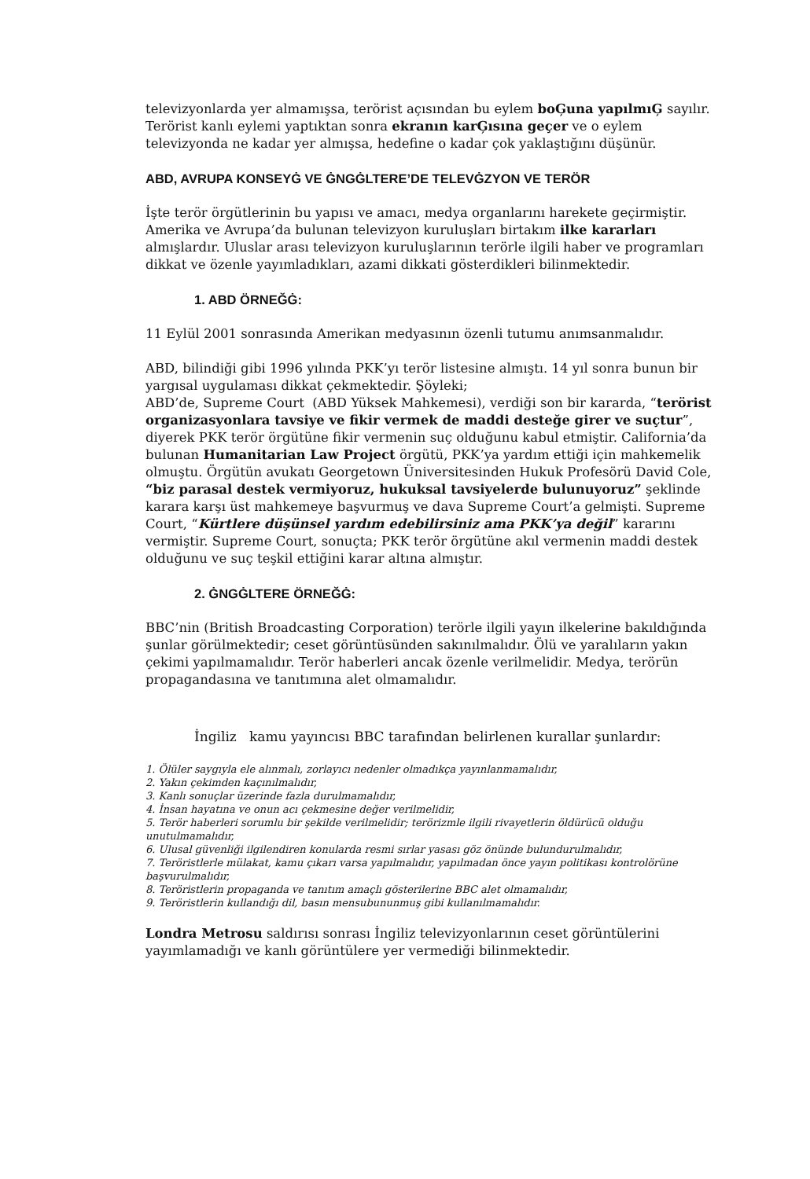televizyonlarda yer almamışsa, terörist açısından bu eylem boĢuna yapılmıĢ sayılır. Terörist kanlı eylemi yaptıktan sonra ekranın karĢısına geçer ve o eylem televizyonda ne kadar yer almışsa, hedefine o kadar çok yaklaştığını düşünür.
ABD, AVRUPA KONSEYĠ VE ĠNGĠLTERE’DE TELEVĠZYON VE TERÖR
İşte terör örgütlerinin bu yapısı ve amacı, medya organlarını harekete geçirmiştir. Amerika ve Avrupa’da bulunan televizyon kuruluşları birtakım ilke kararları almışlardır. Uluslar arası televizyon kuruluşlarının terörle ilgili haber ve programları dikkat ve özenle yayımladıkları, azami dikkati gösterdikleri bilinmektedir.
1. ABD ÖRNEĞĠ:
11 Eylül 2001 sonrasında Amerikan medyasının özenli tutumu anımsanmalıdır.
ABD, bilindiği gibi 1996 yılında PKK’yı terör listesine almıştı. 14 yıl sonra bunun bir yargısal uygulaması dikkat çekmektedir. Şöyleki;
ABD’de, Supreme Court (ABD Yüksek Mahkemesi), verdiği son bir kararda, “terörist organizasyonlara tavsiye ve fikir vermek de maddi desteğe girer ve suçtur”, diyerek PKK terör örgütüne fikir vermenin suç olduğunu kabul etmiştir. California’da bulunan Humanitarian Law Project örgütü, PKK’ya yardım ettiği için mahkemelik olmuştu. Örgütün avukatı Georgetown Üniversitesinden Hukuk Profesörü David Cole, “biz parasal destek vermiyoruz, hukuksal tavsiyelerde bulunuyoruz” şeklinde karara karşı üst mahkemeye başvurmuş ve dava Supreme Court’a gelmişti. Supreme Court, “Kürtlere düşünsel yardım edebilirsiniz ama PKK’ya değil” kararını vermiştir. Supreme Court, sonuçta; PKK terör örgütüne akıl vermenin maddi destek olduğunu ve suç teşkil ettiğini karar altına almıştır.
2. ĠNGĠLTERE ÖRNEĞĠ:
BBC’nin (British Broadcasting Corporation) terörle ilgili yayın ilkelerine bakıldığında şunlar görülmektedir; ceset görüntüsünden sakınılmalıdır. Ölü ve yaralıların yakın çekimi yapılmamalıdır. Terör haberleri ancak özenle verilmelidir. Medya, terörün propagandasına ve tanıtımına alet olmamalıdır.
İngiliz kamu yayıncısı BBC tarafından belirlenen kurallar şunlardır:
1. Ölüler saygıyla ele alınmalı, zorlayıcı nedenler olmadıkça yayınlanmamalıdır,
2. Yakın çekimden kaçınılmalıdır,
3. Kanlı sonuçlar üzerinde fazla durulmamalıdır,
4. İnsan hayatına ve onun acı çekmesine değer verilmelidir,
5. Terör haberleri sorumlu bir şekilde verilmelidir; terörizmle ilgili rivayetlerin öldürücü olduğu unutulmamalıdır,
6. Ulusal güvenliği ilgilendiren konularda resmi sırlar yasası göz önünde bulundurulmalıdır,
7. Teröristlerle mülakat, kamu çıkarı varsa yapılmalıdır, yapılmadan önce yayın politikası kontrolörüne başvurulmalıdır,
8. Teröristlerin propaganda ve tanıtım amaçlı gösterilerine BBC alet olmamalıdır,
9. Teröristlerin kullandığı dil, basın mensubununmuş gibi kullanılmamalıdır.
Londra Metrosu saldırısı sonrası İngiliz televizyonlarının ceset görüntülerini yayımlamadığı ve kanlı görüntülere yer vermediği bilinmektedir.